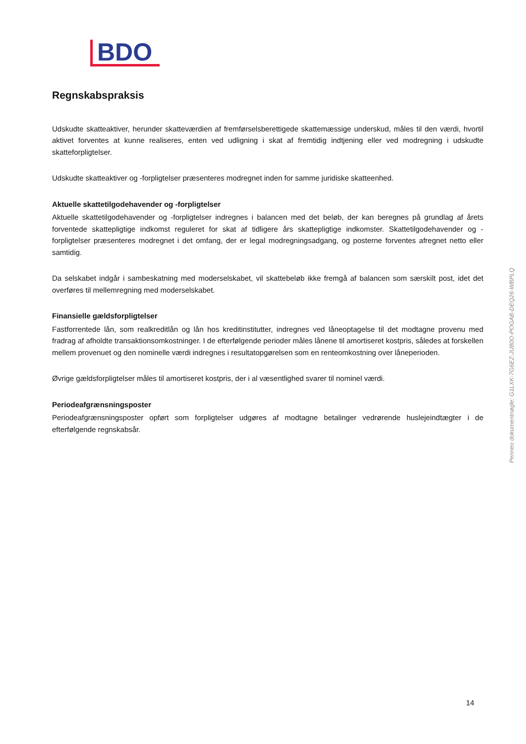BDO
Regnskabspraksis
Udskudte skatteaktiver, herunder skatteværdien af fremførselsberettigede skattemæssige underskud, måles til den værdi, hvortil aktivet forventes at kunne realiseres, enten ved udligning i skat af fremtidig indtjening eller ved modregning i udskudte skatteforpligtelser.
Udskudte skatteaktiver og -forpligtelser præsenteres modregnet inden for samme juridiske skatteenhed.
Aktuelle skattetilgodehavender og -forpligtelser
Aktuelle skattetilgodehavender og -forpligtelser indregnes i balancen med det beløb, der kan beregnes på grundlag af årets forventede skattepligtige indkomst reguleret for skat af tidligere års skattepligtige indkomster. Skattetilgodehavender og -forpligtelser præsenteres modregnet i det omfang, der er legal modregningsadgang, og posterne forventes afregnet netto eller samtidig.
Da selskabet indgår i sambeskatning med moderselskabet, vil skattebeløb ikke fremgå af balancen som særskilt post, idet det overføres til mellemregning med moderselskabet.
Finansielle gældsforpligtelser
Fastforrentede lån, som realkreditlån og lån hos kreditinstitutter, indregnes ved låneoptagelse til det modtagne provenu med fradrag af afholdte transaktionsomkostninger. I de efterfølgende perioder måles lånene til amortiseret kostpris, således at forskellen mellem provenuet og den nominelle værdi indregnes i resultatopgørelsen som en renteomkostning over låneperioden.
Øvrige gældsforpligtelser måles til amortiseret kostpris, der i al væsentlighed svarer til nominel værdi.
Periodeafgrænsningsposter
Periodeafgrænsningsposter opført som forpligtelser udgøres af modtagne betalinger vedrørende huslejeindtægter i de efterfølgende regnskabsår.
Penneo dokumentnøgle: G1LXK-7G6EZ-JU80O-POGAB-DEQ26-WBPLQ
14